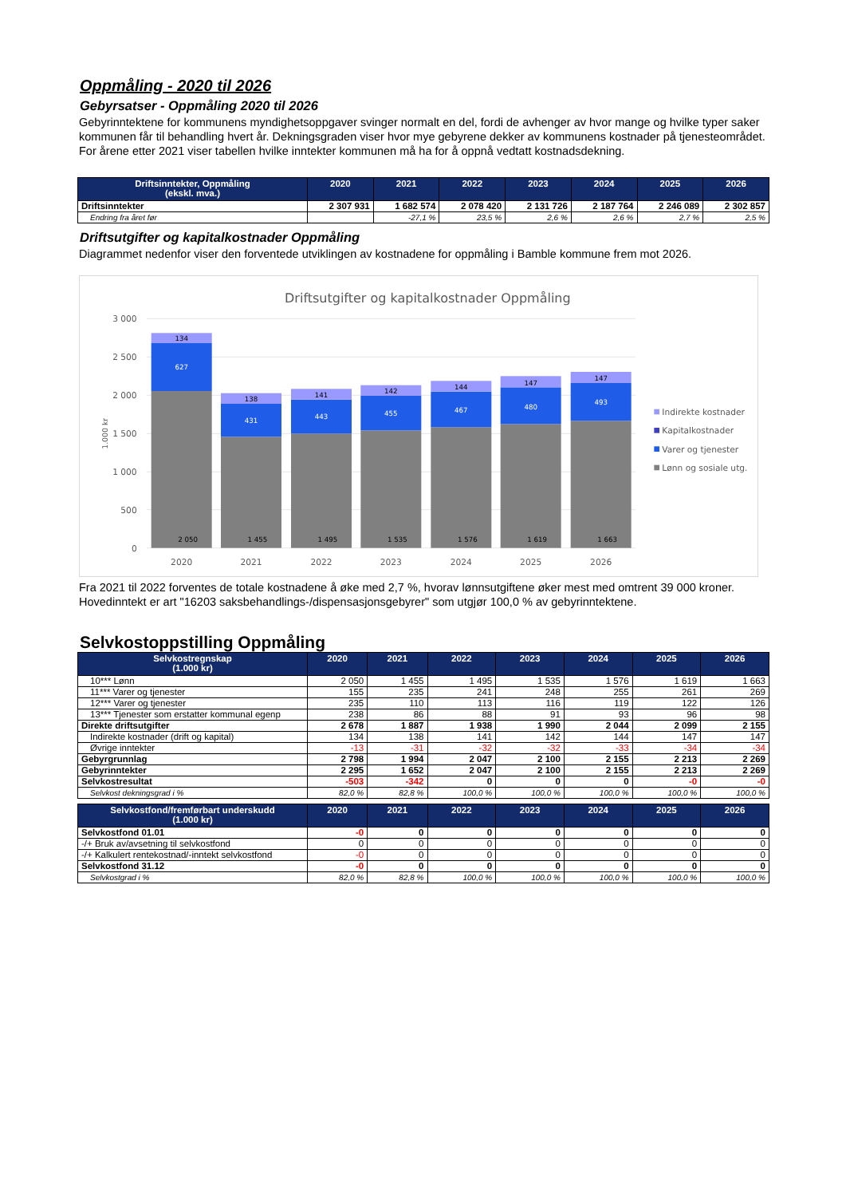Oppmåling - 2020 til 2026
Gebyrsatser - Oppmåling 2020 til 2026
Gebyrinntektene for kommunens myndighetsoppgaver svinger normalt en del, fordi de avhenger av hvor mange og hvilke typer saker kommunen får til behandling hvert år. Dekningsgraden viser hvor mye gebyrene dekker av kommunens kostnader på tjenesteområdet. For årene etter 2021 viser tabellen hvilke inntekter kommunen må ha for å oppnå vedtatt kostnadsdekning.
| Driftsinntekter, Oppmåling (ekskl. mva.) | 2020 | 2021 | 2022 | 2023 | 2024 | 2025 | 2026 |
| --- | --- | --- | --- | --- | --- | --- | --- |
| Driftsinntekter | 2 307 931 | 1 682 574 | 2 078 420 | 2 131 726 | 2 187 764 | 2 246 089 | 2 302 857 |
| Endring fra året før | | -27,1 % | 23,5 % | 2,6 % | 2,6 % | 2,7 % | 2,5 % |
Driftsutgifter og kapitalkostnader Oppmåling
Diagrammet nedenfor viser den forventede utviklingen av kostnadene for oppmåling i Bamble kommune frem mot 2026.
Driftsutgifter og kapitalkostnader Oppmåling
3 000
2 500
2 000
1 500
1 000
500
0
1.000 kr
134
627
2 050
138
431
1 455
141
443
1 495
142
455
1 535
144
467
1 576
147
480
1 619
147
493
1 663
2020
2021
2022
2023
2024
2025
2026
Indirekte kostnader
Kapitalkostnader
Varer og tjenester
Lønn og sosiale utg.
Fra 2021 til 2022 forventes de totale kostnadene å øke med 2,7 %, hvorav lønnsutgiftene øker mest med omtrent 39 000 kroner. Hovedinntekt er art "16203 saksbehandlings-/dispensasjonsgebyrer" som utgjør 100,0 % av gebyrinntektene.
Selvkostoppstilling Oppmåling
| Selvkostregnskap (1.000 kr) | 2020 | 2021 | 2022 | 2023 | 2024 | 2025 | 2026 |
| --- | --- | --- | --- | --- | --- | --- | --- |
| 10*** Lønn | 2 050 | 1 455 | 1 495 | 1 535 | 1 576 | 1 619 | 1 663 |
| 11*** Varer og tjenester | 155 | 235 | 241 | 248 | 255 | 261 | 269 |
| 12*** Varer og tjenester | 235 | 110 | 113 | 116 | 119 | 122 | 126 |
| 13*** Tjenester som erstatter kommunal egenp | 238 | 86 | 88 | 91 | 93 | 96 | 98 |
| Direkte driftsutgifter | 2 678 | 1 887 | 1 938 | 1 990 | 2 044 | 2 099 | 2 155 |
| Indirekte kostnader (drift og kapital) | 134 | 138 | 141 | 142 | 144 | 147 | 147 |
| Øvrige inntekter | -13 | -31 | -32 | -32 | -33 | -34 | -34 |
| Gebyrgrunnlag | 2 798 | 1 994 | 2 047 | 2 100 | 2 155 | 2 213 | 2 269 |
| Gebyrinntekter | 2 295 | 1 652 | 2 047 | 2 100 | 2 155 | 2 213 | 2 269 |
| Selvkostresultat | -503 | -342 | 0 | 0 | 0 | -0 | -0 |
| Selvkost dekningsgrad i % | 82,0 % | 82,8 % | 100,0 % | 100,0 % | 100,0 % | 100,0 % | 100,0 % |
| Selvkostfond/fremførbart underskudd (1.000 kr) | 2020 | 2021 | 2022 | 2023 | 2024 | 2025 | 2026 |
| --- | --- | --- | --- | --- | --- | --- | --- |
| Selvkostfond 01.01 | -0 | 0 | 0 | 0 | 0 | 0 | 0 |
| -/+ Bruk av/avsetning til selvkostfond | 0 | 0 | 0 | 0 | 0 | 0 | 0 |
| -/+ Kalkulert rentekostnad/-inntekt selvkostfond | -0 | 0 | 0 | 0 | 0 | 0 | 0 |
| Selvkostfond 31.12 | -0 | 0 | 0 | 0 | 0 | 0 | 0 |
| Selvkostgrad i % | 82,0 % | 82,8 % | 100,0 % | 100,0 % | 100,0 % | 100,0 % | 100,0 % |